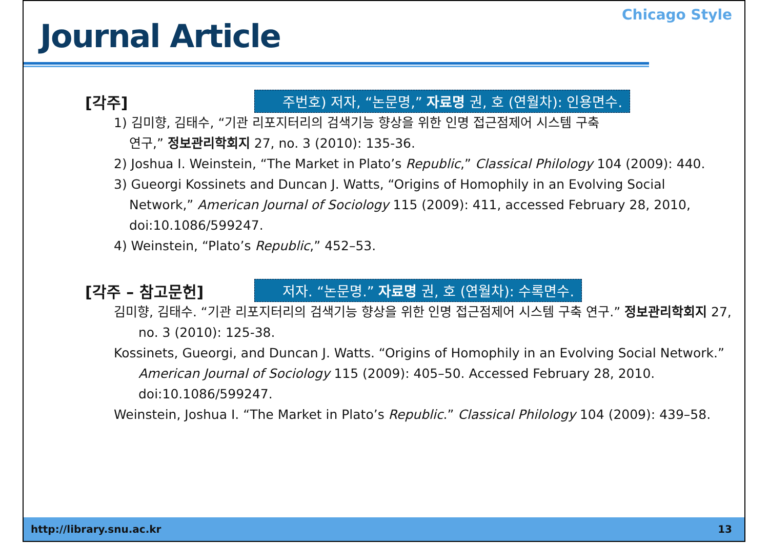Journal Article
Chicago Style
[각주]
주번호) 저자, “논문명,” 자료명 권, 호 (연월차): 인용면수.
1) 김미향, 김태수, “기관 리포지터리의 검색기능 향상을 위한 인명 접근점제어 시스템 구축
연구,” 정보관리학회지 27, no. 3 (2010): 135-36.
2) Joshua I. Weinstein, “The Market in Plato’s Republic,” Classical Philology 104 (2009): 440.
3) Gueorgi Kossinets and Duncan J. Watts, “Origins of Homophily in an Evolving Social
Network,” American Journal of Sociology 115 (2009): 411, accessed February 28, 2010,
doi:10.1086/599247.
4) Weinstein, “Plato’s Republic,” 452–53.
[각주 – 참고문헌]
저자. “논문명.” 자료명 권, 호 (연월차): 수록면수.
김미향, 김태수. “기관 리포지터리의 검색기능 향상을 위한 인명 접근점제어 시스템 구축 연구.” 정보관리학회지 27, no. 3 (2010): 125-38.
Kossinets, Gueorgi, and Duncan J. Watts. “Origins of Homophily in an Evolving Social Network.” American Journal of Sociology 115 (2009): 405–50. Accessed February 28, 2010. doi:10.1086/599247.
Weinstein, Joshua I. “The Market in Plato’s Republic.” Classical Philology 104 (2009): 439–58.
http://library.snu.ac.kr 13